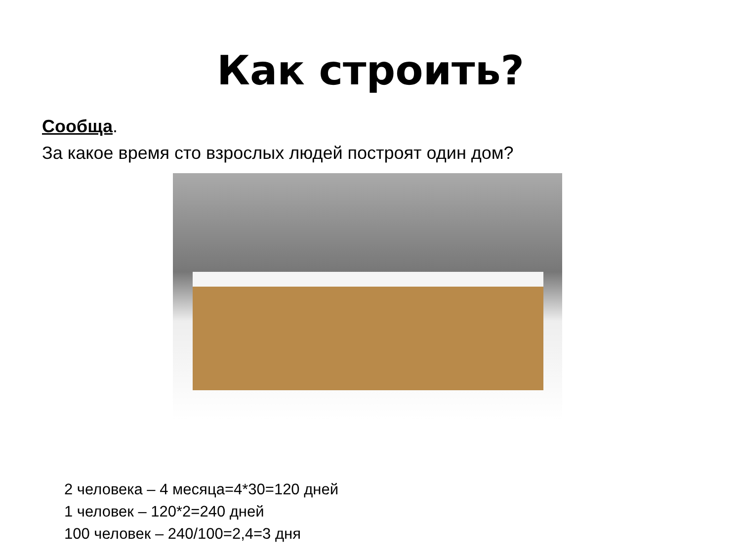Как строить?
Сообща.
За какое время сто взрослых людей построят один дом?
2 человека – 4 месяца=4*30=120 дней
1 человек – 120*2=240 дней
100 человек – 240/100=2,4=3 дня